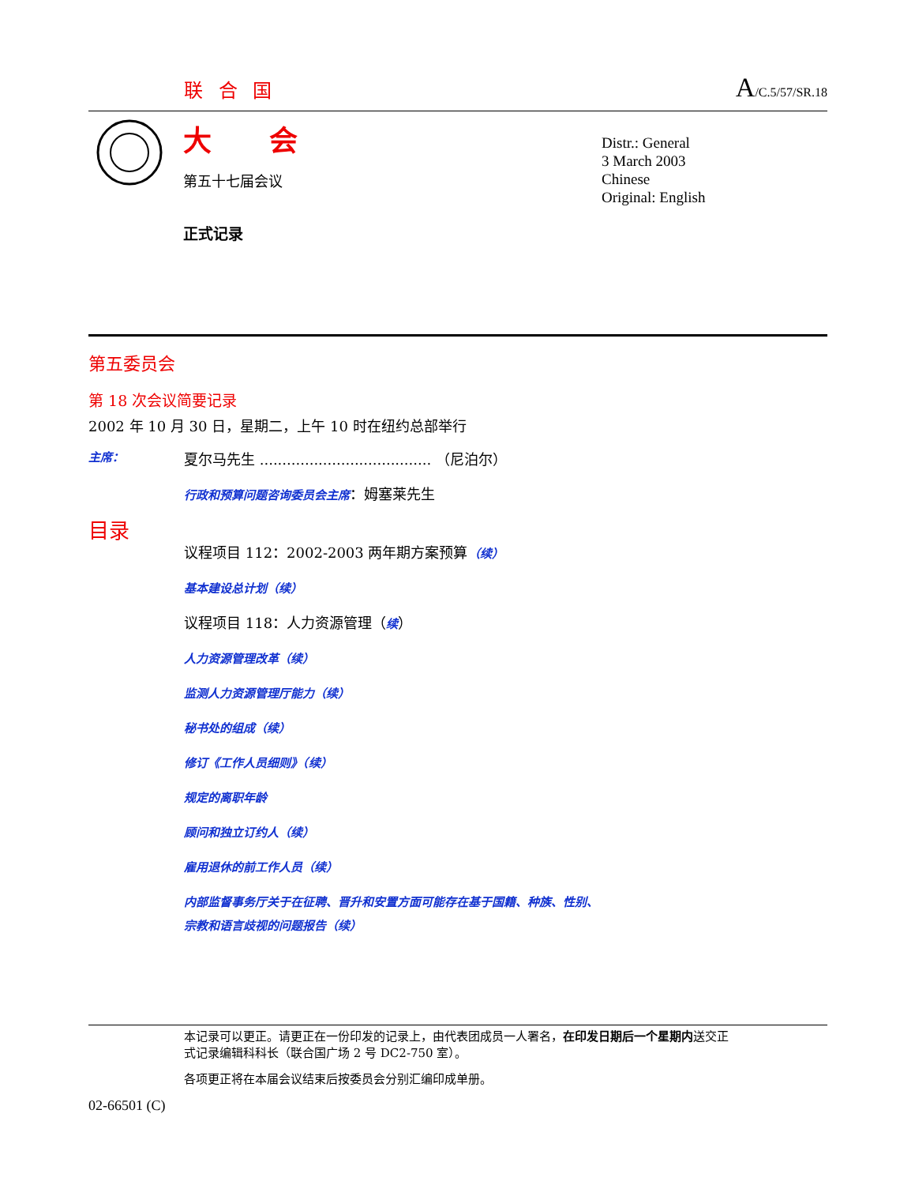联 合 国
A/C.5/57/SR.18
大 会
第五十七届会议
正式记录
Distr.: General
3 March 2003
Chinese
Original: English
第五委员会
第 18 次会议简要记录
2002 年 10 月 30 日，星期二，上午 10 时在纽约总部举行
主席： 夏尔马先生 ...................................... （尼泊尔）
行政和预算问题咨询委员会主席：姆塞莱先生
目录
议程项目 112：2002-2003 两年期方案预算（续）
基本建设总计划（续）
议程项目 118：人力资源管理（续）
人力资源管理改革（续）
监测人力资源管理厅能力（续）
秘书处的组成（续）
修订《工作人员细则》（续）
规定的离职年龄
顾问和独立订约人（续）
雇用退休的前工作人员（续）
内部监督事务厅关于在征聘、晋升和安置方面可能存在基于国籍、种族、性别、
宗教和语言歧视的问题报告（续）
本记录可以更正。请更正在一份印发的记录上，由代表团成员一人署名，在印发日期后一个星期内送交正式记录编辑科科长（联合国广场 2 号 DC2-750 室）。
各项更正将在本届会议结束后按委员会分别汇编印成单册。
02-66501 (C)